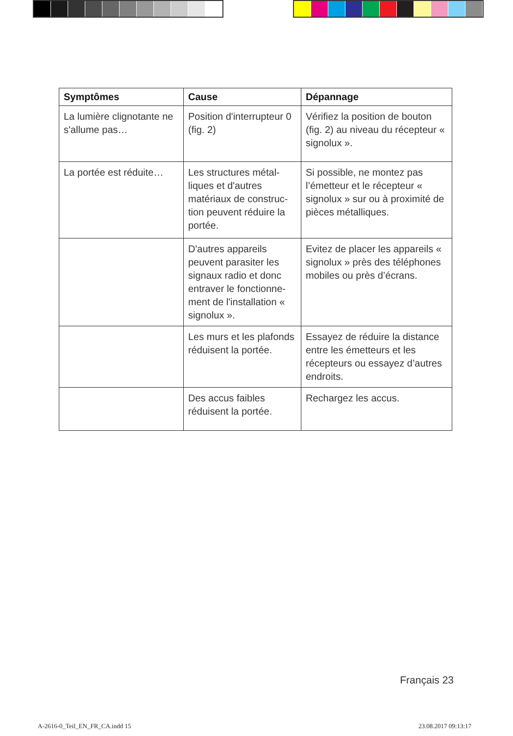| Symptômes | Cause | Dépannage |
| --- | --- | --- |
| La lumière clignotante ne s'allume pas… | Position d'interrupteur 0 (fig. 2) | Vérifiez la position de bouton (fig. 2) au niveau du récepteur « signolux ». |
| La portée est réduite… | Les structures métal-liques et d'autres matériaux de construc-tion peuvent réduire la portée. | Si possible, ne montez pas l’émetteur et le récepteur « signolux » sur ou à proximité de pièces métalliques. |
| | D'autres appareils peuvent parasiter les signaux radio et donc entraver le fonctionne-ment de l'installation « signolux ». | Evitez de placer les appareils « signolux » près des téléphones mobiles ou près d’écrans. |
| | Les murs et les plafonds réduisent la portée. | Essayez de réduire la distance entre les émetteurs et les récepteurs ou essayez d’autres endroits. |
| | Des accus faibles réduisent la portée. | Rechargez les accus. |
Français 23
A-2616-0_Teil_EN_FR_CA.indd 15 23.08.2017 09:13:17